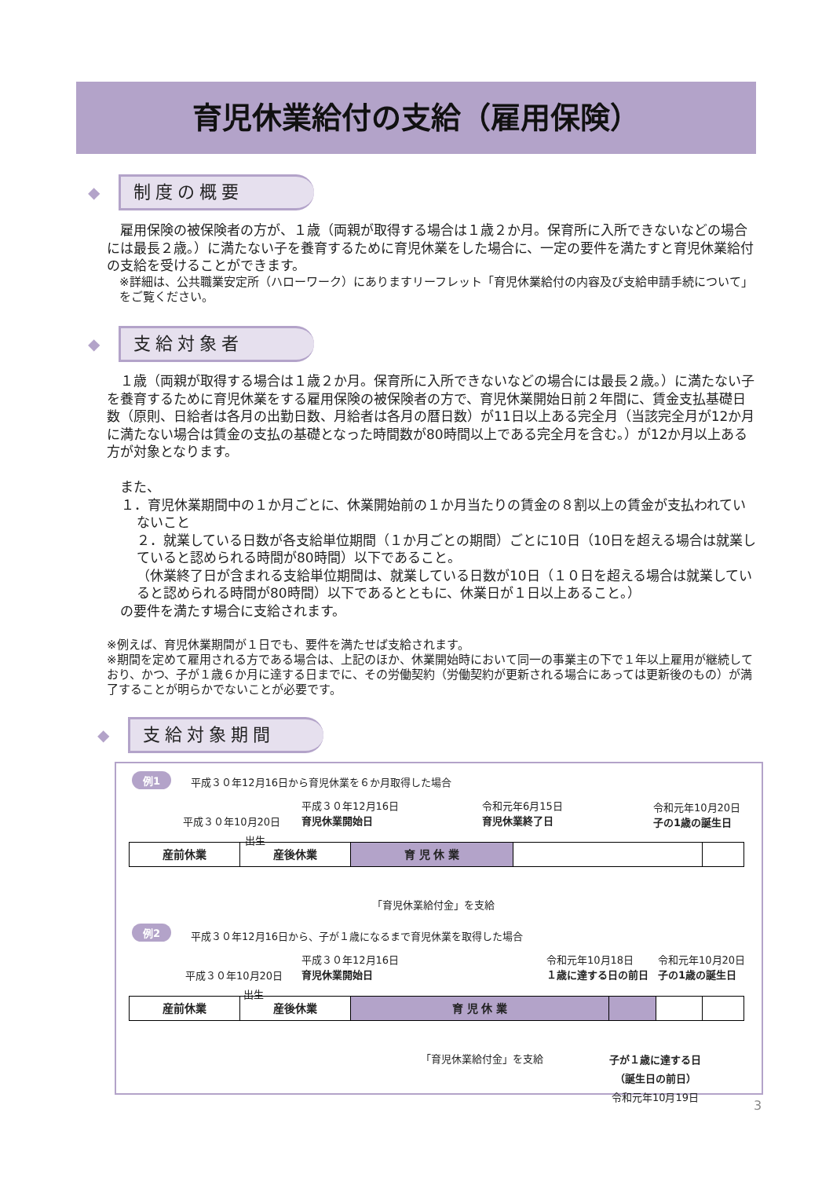育児休業給付の支給（雇用保険）
◆ 制度の概要
　雇用保険の被保険者の方が、１歳（両親が取得する場合は１歳２か月。保育所に入所できないなどの場合には最長２歳。）に満たない子を養育するために育児休業をした場合に、一定の要件を満たすと育児休業給付の支給を受けることができます。
※詳細は、公共職業安定所（ハローワーク）にありますリーフレット「育児休業給付の内容及び支給申請手続について」をご覧ください。
◆ 支給対象者
　１歳（両親が取得する場合は１歳２か月。保育所に入所できないなどの場合には最長２歳。）に満たない子を養育するために育児休業をする雇用保険の被保険者の方で、育児休業開始日前２年間に、賃金支払基礎日数（原則、日給者は各月の出勤日数、月給者は各月の暦日数）が11日以上ある完全月（当該完全月が12か月に満たない場合は賃金の支払の基礎となった時間数が80時間以上である完全月を含む。）が12か月以上ある方が対象となります。
　また、
１．育児休業期間中の１か月ごとに、休業開始前の１か月当たりの賃金の８割以上の賃金が支払われていないこと
２．就業している日数が各支給単位期間（１か月ごとの期間）ごとに10日（10日を超える場合は就業していると認められる時間が80時間）以下であること。
（休業終了日が含まれる支給単位期間は、就業している日数が10日（１０日を超える場合は就業していると認められる時間が80時間）以下であるとともに、休業日が１日以上あること。）
　の要件を満たす場合に支給されます。
※例えば、育児休業期間が１日でも、要件を満たせば支給されます。
※期間を定めて雇用される方である場合は、上記のほか、休業開始時において同一の事業主の下で１年以上雇用が継続しており、かつ、子が１歳６か月に達する日までに、その労働契約（労働契約が更新される場合にあっては更新後のもの）が満了することが明らかでないことが必要です。
◆ 支給対象期間
例1 平成３０年12月16日から育児休業を６か月取得した場合
平成３０年12月16日
育児休業開始日 平成３０年10月20日
出生
令和元年6月15日
育児休業終了日
令和元年10月20日
子の1歳の誕生日
産前休業 産後休業 育 児 休 業
「育児休業給付金」を支給
例2 平成３０年12月16日から、子が１歳になるまで育児休業を取得した場合
平成３０年12月16日
育児休業開始日 平成３０年10月20日
出生
令和元年10月18日
１歳に達する日の前日
令和元年10月20日
子の1歳の誕生日
産前休業 産後休業 育 児 休 業
「育児休業給付金」を支給 子が１歳に達する日
（誕生日の前日）
令和元年10月19日
3